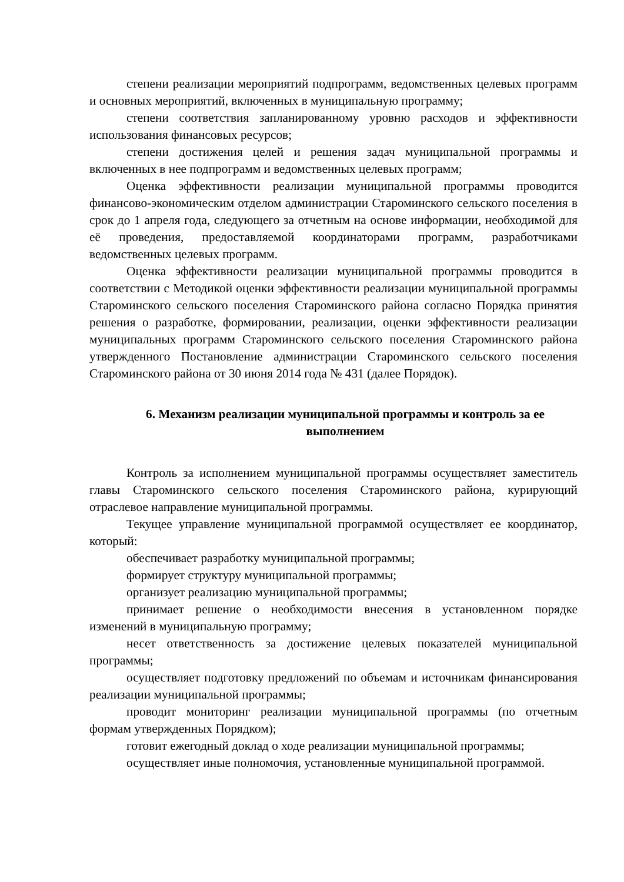степени реализации мероприятий подпрограмм, ведомственных целевых программ и основных мероприятий, включенных в муниципальную программу;
степени соответствия запланированному уровню расходов и эффективности использования финансовых ресурсов;
степени достижения целей и решения задач муниципальной программы и включенных в нее подпрограмм и ведомственных целевых программ;
Оценка эффективности реализации муниципальной программы проводится финансово-экономическим отделом администрации Староминского сельского поселения в срок до 1 апреля года, следующего за отчетным на основе информации, необходимой для её проведения, предоставляемой координаторами программ, разработчиками ведомственных целевых программ.
Оценка эффективности реализации муниципальной программы проводится в соответствии с Методикой оценки эффективности реализации муниципальной программы Староминского сельского поселения Староминского района согласно Порядка принятия решения о разработке, формировании, реализации, оценки эффективности реализации муниципальных программ Староминского сельского поселения Староминского района утвержденного Постановление администрации Староминского сельского поселения Староминского района от 30 июня 2014 года № 431 (далее Порядок).
6. Механизм реализации муниципальной программы и контроль за ее выполнением
Контроль за исполнением муниципальной программы осуществляет заместитель главы Староминского сельского поселения Староминского района, курирующий отраслевое направление муниципальной программы.
Текущее управление муниципальной программой осуществляет ее координатор, который:
обеспечивает разработку муниципальной программы;
формирует структуру муниципальной программы;
организует реализацию муниципальной программы;
принимает решение о необходимости внесения в установленном порядке изменений в муниципальную программу;
несет ответственность за достижение целевых показателей муниципальной программы;
осуществляет подготовку предложений по объемам и источникам финансирования реализации муниципальной программы;
проводит мониторинг реализации муниципальной программы (по отчетным формам утвержденных Порядком);
готовит ежегодный доклад о ходе реализации муниципальной программы;
осуществляет иные полномочия, установленные муниципальной программой.